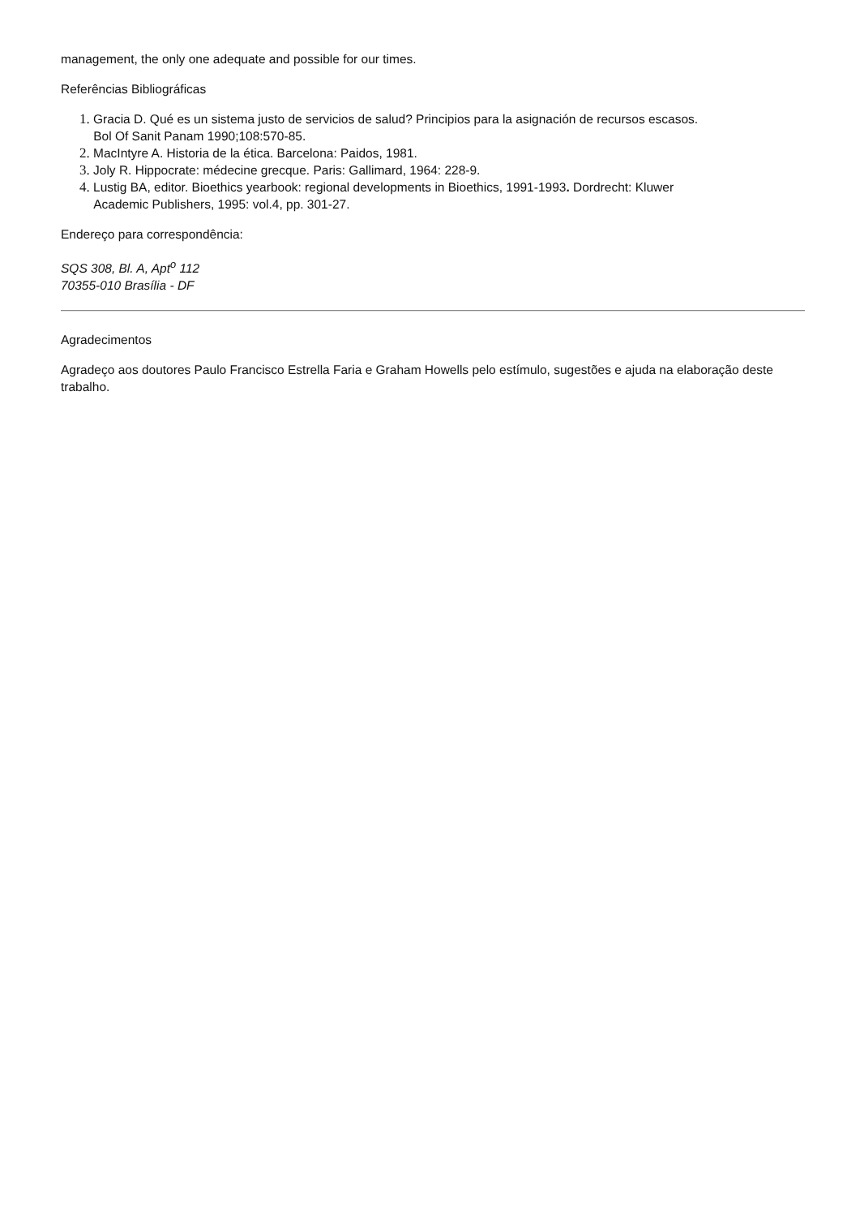management, the only one adequate and possible for our times.
Referências Bibliográficas
1. Gracia D. Qué es un sistema justo de servicios de salud? Principios para la asignación de recursos escasos.
Bol Of Sanit Panam 1990;108:570-85.
2. MacIntyre A. Historia de la ética. Barcelona: Paidos, 1981.
3. Joly R. Hippocrate: médecine grecque. Paris: Gallimard, 1964: 228-9.
4. Lustig BA, editor. Bioethics yearbook: regional developments in Bioethics, 1991-1993. Dordrecht: Kluwer
Academic Publishers, 1995: vol.4, pp. 301-27.
Endereço para correspondência:
SQS 308, Bl. A, Apt<sup>o</sup> 112
70355-010 Brasília - DF
Agradecimentos
Agradeço aos doutores Paulo Francisco Estrella Faria e Graham Howells pelo estímulo, sugestões e ajuda na elaboração deste trabalho.